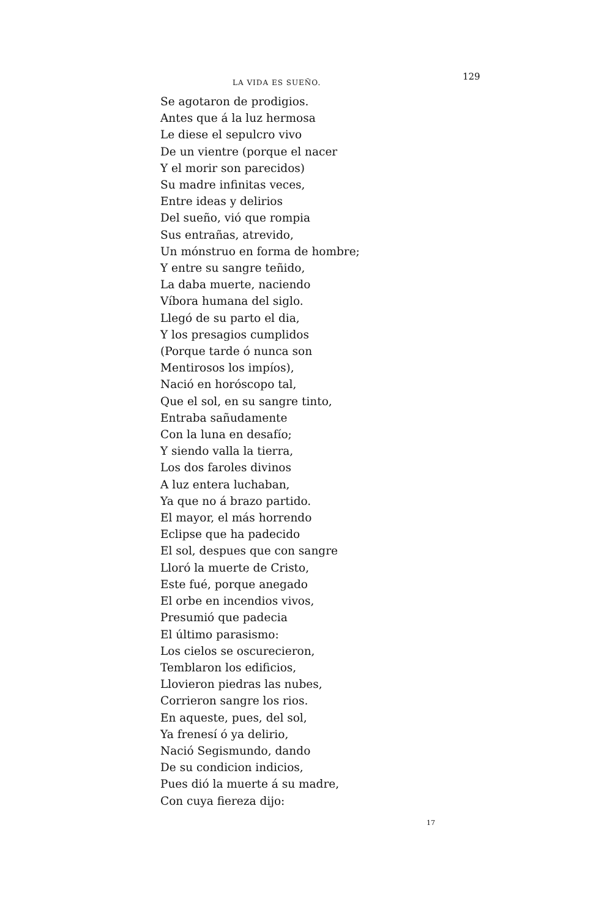LA VIDA ES SUEÑO.
129
Se agotaron de prodigios.
Antes que á la luz hermosa
Le diese el sepulcro vivo
De un vientre (porque el nacer
Y el morir son parecidos)
Su madre infinitas veces,
Entre ideas y delirios
Del sueño, vió que rompia
Sus entrañas, atrevido,
Un mónstruo en forma de hombre;
Y entre su sangre teñido,
La daba muerte, naciendo
Víbora humana del siglo.
Llegó de su parto el dia,
Y los presagios cumplidos
(Porque tarde ó nunca son
Mentirosos los impíos),
Nació en horóscopo tal,
Que el sol, en su sangre tinto,
Entraba sañudamente
Con la luna en desafío;
Y siendo valla la tierra,
Los dos faroles divinos
A luz entera luchaban,
Ya que no á brazo partido.
El mayor, el más horrendo
Eclipse que ha padecido
El sol, despues que con sangre
Lloró la muerte de Cristo,
Este fué, porque anegado
El orbe en incendios vivos,
Presumió que padecia
El último parasismo:
Los cielos se oscurecieron,
Temblaron los edificios,
Llovieron piedras las nubes,
Corrieron sangre los rios.
En aqueste, pues, del sol,
Ya frenesí ó ya delirio,
Nació Segismundo, dando
De su condicion indicios,
Pues dió la muerte á su madre,
Con cuya fiereza dijo:
17